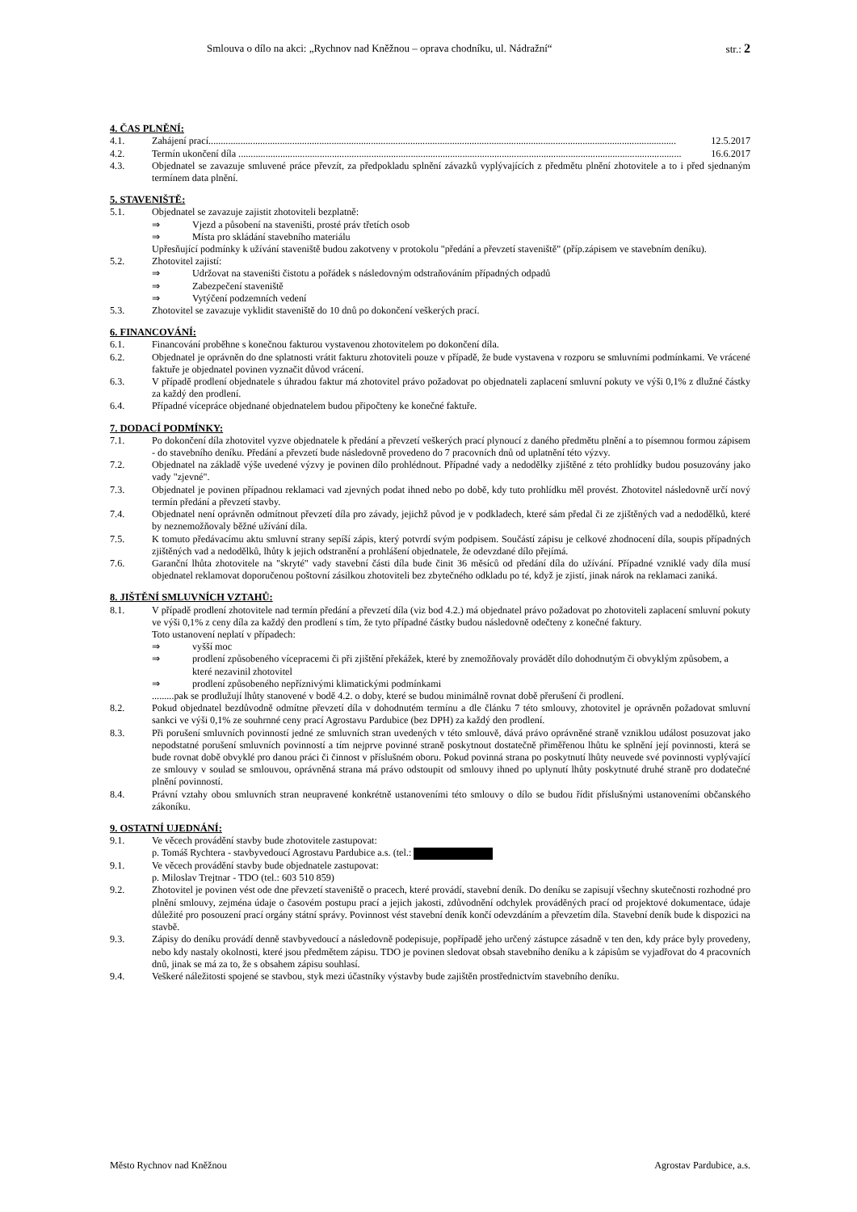Smlouva o dílo na akci: „Rychnov nad Kněžnou – oprava chodníku, ul. Nádražní“str.: 2
4. ČAS PLNĚNÍ:
4.1. Zahájení prací.............................................................................................................................................................................................. 12.5.2017
4.2. Termín ukončení díla .................................................................................................................................................................................... 16.6.2017
4.3. Objednatel se zavazuje smluvené práce převzít, za předpokladu splnění závazků vyplývajících z předmětu plnění zhotovitele a to i před sjednaným termínem data plnění.
5. STAVENIŠTĚ:
5.1. Objednatel se zavazuje zajistit zhotoviteli bezplatně:
⇒ Vjezd a působení na staveništi, prosté práv třetích osob
⇒ Místa pro skládání stavebního materiálu
Upřesňující podmínky k užívání staveniště budou zakotveny v protokolu "předání a převzetí staveniště" (příp.zápisem ve stavebním deníku).
5.2. Zhotovitel zajistí:
⇒ Udržovat na staveništi čistotu a pořádek s následovným odstraňováním případných odpadů
⇒ Zabezpečení staveniště
⇒ Vytýčení podzemních vedení
5.3. Zhotovitel se zavazuje vyklidit staveniště do 10 dnů po dokončení veškerých prací.
6. FINANCOVÁNÍ:
6.1. Financování proběhne s konečnou fakturou vystavenou zhotovitelem po dokončení díla.
6.2. Objednatel je oprávněn do dne splatnosti vrátit fakturu zhotoviteli pouze v případě, že bude vystavena v rozporu se smluvními podmínkami. Ve vrácené faktuře je objednatel povinen vyznačit důvod vrácení.
6.3. V případě prodlení objednatele s úhradou faktur má zhotovitel právo požadovat po objednateli zaplacení smluvní pokuty ve výši 0,1% z dlužné částky za každý den prodlení.
6.4. Případné vícepráce objednané objednatelem budou připočteny ke konečné faktuře.
7. DODACÍ PODMÍNKY:
7.1. Po dokončení díla zhotovitel vyzve objednatele k předání a převzetí veškerých prací plynoucí z daného předmětu plnění a to písemnou formou zápisem - do stavebního deníku. Předání a převzetí bude následovně provedeno do 7 pracovních dnů od uplatnění této výzvy.
7.2. Objednatel na základě výše uvedené výzvy je povinen dílo prohlédnout. Případné vady a nedodělky zjištěné z této prohlídky budou posuzovány jako vady "zjevné".
7.3. Objednatel je povinen případnou reklamaci vad zjevných podat ihned nebo po době, kdy tuto prohlídku měl provést. Zhotovitel následovně určí nový termín předání a převzetí stavby.
7.4. Objednatel není oprávněn odmítnout převzetí díla pro závady, jejichž původ je v podkladech, které sám předal či ze zjištěných vad a nedodělků, které by neznemožňovaly běžné užívání díla.
7.5. K tomuto předávacímu aktu smluvní strany sepíší zápis, který potvrdí svým podpisem. Součástí zápisu je celkové zhodnocení díla, soupis případných zjištěných vad a nedodělků, lhůty k jejich odstranění a prohlášení objednatele, že odevzdané dílo přejímá.
7.6. Garanční lhůta zhotovitele na "skryté" vady stavební části díla bude činit 36 měsíců od předání díla do užívání. Případné vzniklé vady díla musí objednatel reklamovat doporučenou poštovní zásilkou zhotoviteli bez zbytečného odkladu po té, když je zjistí, jinak nárok na reklamaci zaniká.
8. JIŠTĚNÍ SMLUVNÍCH VZTAHŮ:
8.1. V případě prodlení zhotovitele nad termín předání a převzetí díla (viz bod 4.2.) má objednatel právo požadovat po zhotoviteli zaplacení smluvní pokuty ve výši 0,1% z ceny díla za každý den prodlení s tím, že tyto případné částky budou následovně odečteny z konečné faktury.
Toto ustanovení neplatí v případech:
⇒ vyšší moc
⇒ prodlení způsobeného vícepracemi či při zjištění překážek, které by znemožňovaly provádět dílo dohodnutým či obvyklým způsobem, a které nezavinil zhotovitel
⇒ prodlení způsobeného nepříznivými klimatickými podmínkami
.........pak se prodlužují lhůty stanovené v bodě 4.2. o doby, které se budou minimálně rovnat době přerušení či prodlení.
8.2. Pokud objednatel bezdůvodně odmítne převzetí díla v dohodnutém termínu a dle článku 7 této smlouvy, zhotovitel je oprávněn požadovat smluvní sankci ve výši 0,1% ze souhrnné ceny prací Agrostavu Pardubice (bez DPH) za každý den prodlení.
8.3. Při porušení smluvních povinností jedné ze smluvních stran uvedených v této smlouvě, dává právo oprávněné straně vzniklou událost posuzovat jako nepodstatné porušení smluvních povinností a tím nejprve povinné straně poskytnout dostatečně přiměřenou lhůtu ke splnění její povinnosti, která se bude rovnat době obvyklé pro danou práci či činnost v příslušném oboru. Pokud povinná strana po poskytnutí lhůty neuvede své povinnosti vyplývající ze smlouvy v soulad se smlouvou, oprávněná strana má právo odstoupit od smlouvy ihned po uplynutí lhůty poskytnuté druhé straně pro dodatečné plnění povinností.
8.4. Právní vztahy obou smluvních stran neupravené konkrétně ustanoveními této smlouvy o dílo se budou řídit příslušnými ustanoveními občanského zákoníku.
9. OSTATNÍ UJEDNÁNÍ:
9.1. Ve věcech provádění stavby bude zhotovitele zastupovat:
p. Tomáš Rychtera - stavbyvedoucí Agrostavu Pardubice a.s. (tel.:
9.1. Ve věcech provádění stavby bude objednatele zastupovat:
p. Miloslav Trejtnar - TDO (tel.: 603 510 859)
9.2. Zhotovitel je povinen vést ode dne převzetí staveniště o pracech, které provádí, stavební deník. Do deníku se zapisují všechny skutečnosti rozhodné pro plnění smlouvy, zejména údaje o časovém postupu prací a jejich jakosti, zdůvodnění odchylek prováděných prací od projektové dokumentace, údaje důležité pro posouzení prací orgány státní správy. Povinnost vést stavební deník končí odevzdáním a převzetím díla. Stavební deník bude k dispozici na stavbě.
9.3. Zápisy do deníku provádí denně stavbyvedoucí a následovně podepisuje, popřípadě jeho určený zástupce zásadně v ten den, kdy práce byly provedeny, nebo kdy nastaly okolnosti, které jsou předmětem zápisu. TDO je povinen sledovat obsah stavebního deníku a k zápisům se vyjadřovat do 4 pracovních dnů, jinak se má za to, že s obsahem zápisu souhlasí.
9.4. Veškeré náležitosti spojené se stavbou, styk mezi účastníky výstavby bude zajištěn prostřednictvím stavebního deníku.
Město Rychnov nad Kněžnou Agrostav Pardubice, a.s.